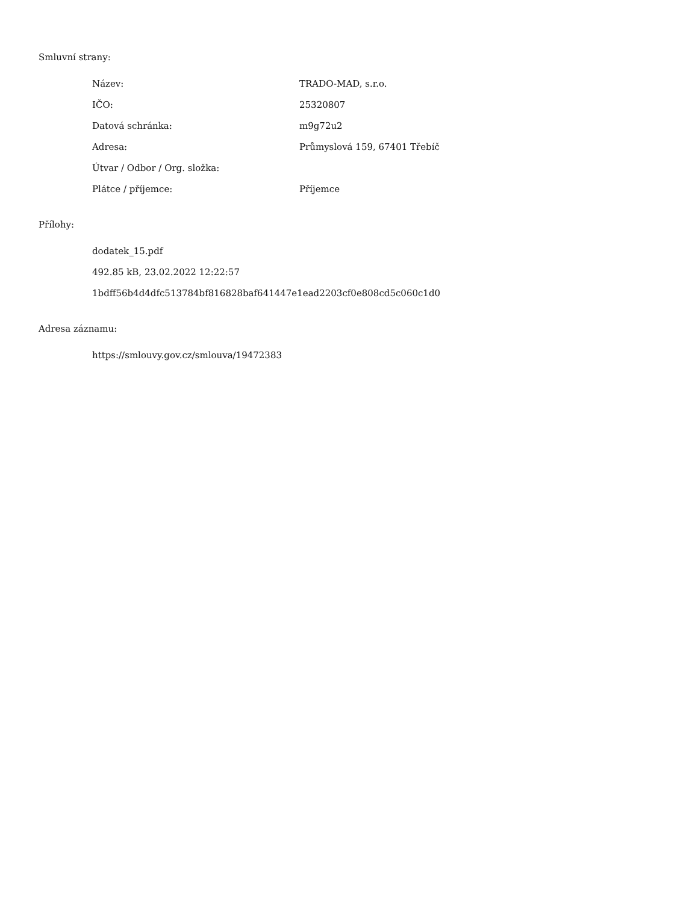Smluvní strany:
| Název: | TRADO-MAD, s.r.o. |
| IČO: | 25320807 |
| Datová schránka: | m9g72u2 |
| Adresa: | Průmyslová 159, 67401 Třebíč |
| Útvar / Odbor / Org. složka: | |
| Plátce / příjemce: | Příjemce |
Přílohy:
dodatek_15.pdf
492.85 kB, 23.02.2022 12:22:57
1bdff56b4d4dfc513784bf816828baf641447e1ead2203cf0e808cd5c060c1d0
Adresa záznamu:
https://smlouvy.gov.cz/smlouva/19472383